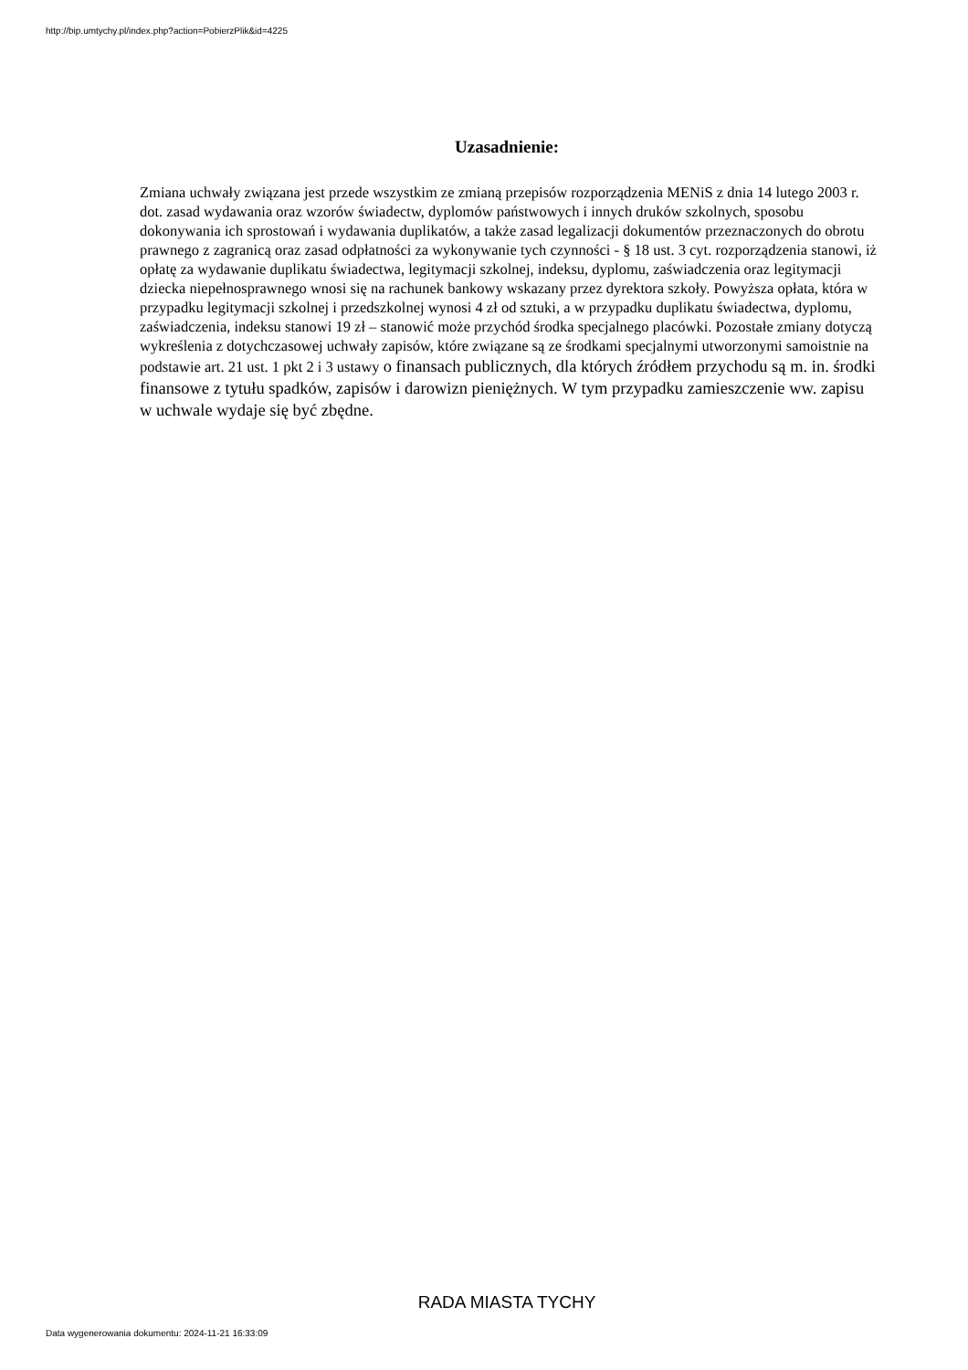http://bip.umtychy.pl/index.php?action=PobierzPlik&id=4225
Uzasadnienie:
Zmiana uchwały związana jest przede wszystkim ze zmianą przepisów rozporządzenia MENiS z dnia 14 lutego 2003 r. dot. zasad wydawania oraz wzorów świadectw, dyplomów państwowych i innych druków szkolnych, sposobu dokonywania ich sprostowań i wydawania duplikatów, a także zasad legalizacji dokumentów przeznaczonych do obrotu prawnego z zagranicą oraz zasad odpłatności za wykonywanie tych czynności - § 18 ust. 3 cyt. rozporządzenia stanowi, iż opłatę za wydawanie duplikatu świadectwa, legitymacji szkolnej, indeksu, dyplomu, zaświadczenia oraz legitymacji dziecka niepełnosprawnego wnosi się na rachunek bankowy wskazany przez dyrektora szkoły. Powyższa opłata, która w przypadku legitymacji szkolnej i przedszkolnej wynosi 4 zł od sztuki, a w przypadku duplikatu świadectwa, dyplomu, zaświadczenia, indeksu stanowi 19 zł – stanowić może przychód środka specjalnego placówki. Pozostałe zmiany dotyczą wykreślenia z dotychczasowej uchwały zapisów, które związane są ze środkami specjalnymi utworzonymi samoistnie na podstawie art. 21 ust. 1 pkt 2 i 3 ustawy o finansach publicznych, dla których źródłem przychodu są m. in. środki finansowe z tytułu spadków, zapisów i darowizn pieniężnych. W tym przypadku zamieszczenie ww. zapisu w uchwale wydaje się być zbędne.
RADA MIASTA TYCHY
Data wygenerowania dokumentu: 2024-11-21 16:33:09